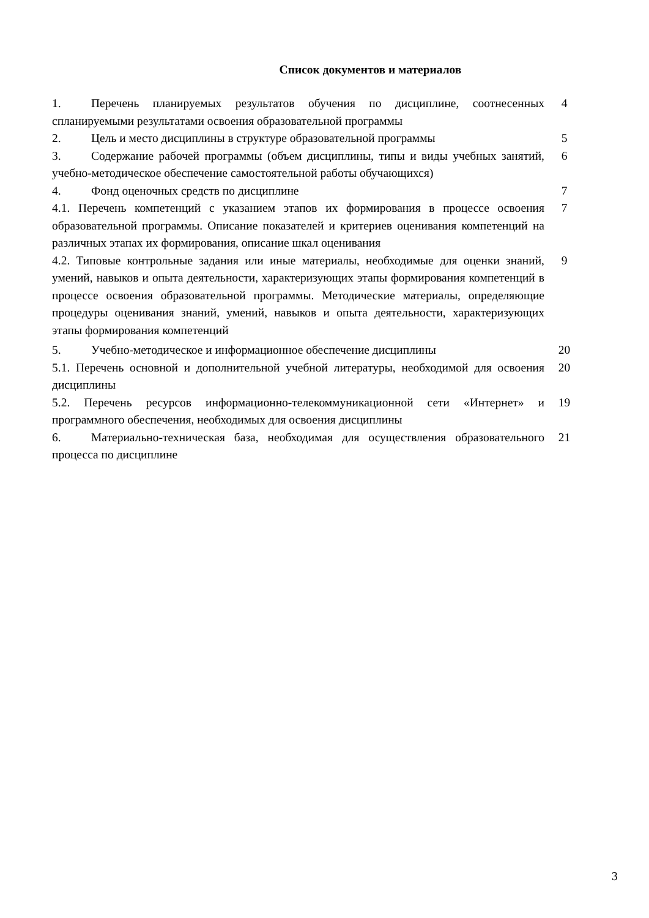Список документов и материалов
| 1. Перечень планируемых результатов обучения по дисциплине, соотнесенных спланируемыми результатами освоения образовательной программы | 4 |
| 2. Цель и место дисциплины в структуре образовательной программы | 5 |
| 3. Содержание рабочей программы (объем дисциплины, типы и виды учебных занятий, учебно-методическое обеспечение самостоятельной работы обучающихся) | 6 |
| 4. Фонд оценочных средств по дисциплине | 7 |
| 4.1. Перечень компетенций с указанием этапов их формирования в процессе освоения образовательной программы. Описание показателей и критериев оценивания компетенций на различных этапах их формирования, описание шкал оценивания | 7 |
| 4.2. Типовые контрольные задания или иные материалы, необходимые для оценки знаний, умений, навыков и опыта деятельности, характеризующих этапы формирования компетенций в процессе освоения образовательной программы. Методические материалы, определяющие процедуры оценивания знаний, умений, навыков и опыта деятельности, характеризующих этапы формирования компетенций | 9 |
| 5. Учебно-методическое и информационное обеспечение дисциплины | 20 |
| 5.1. Перечень основной и дополнительной учебной литературы, необходимой для освоения дисциплины | 20 |
| 5.2. Перечень ресурсов информационно-телекоммуникационной сети «Интернет» и программного обеспечения, необходимых для освоения дисциплины | 19 |
| 6. Материально-техническая база, необходимая для осуществления образовательного процесса по дисциплине | 21 |
3